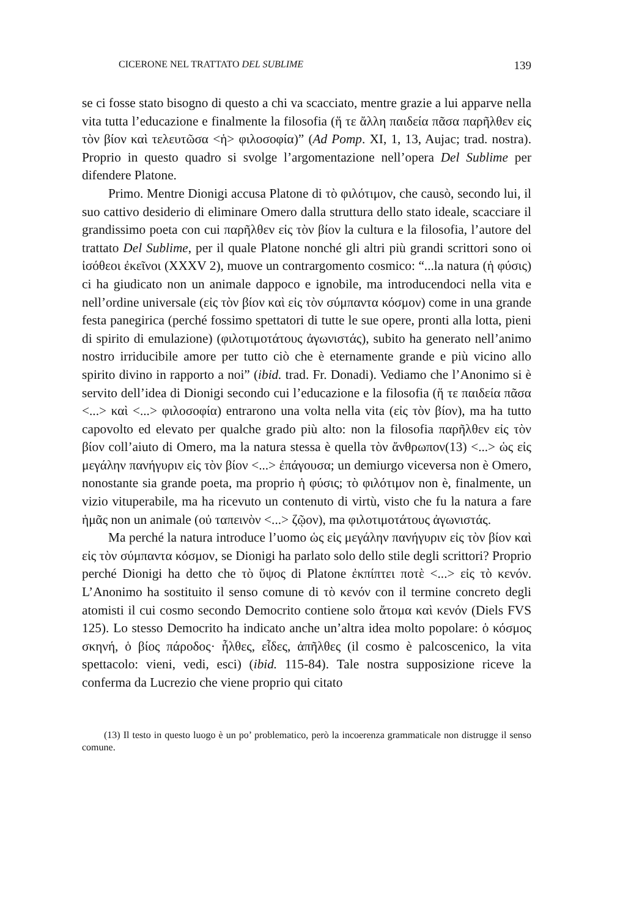CICERONE NEL TRATTATO DEL SUBLIME 139
se ci fosse stato bisogno di questo a chi va scacciato, mentre grazie a lui apparve nella vita tutta l’educazione e finalmente la filosofia (ἥ τε ἄλλη παιδεία πᾶσα παρῆλθεν εἰς τὸν βίον καὶ τελευτῶσα <ἡ> φιλοσοφία)” (Ad Pomp. XI, 1, 13, Aujac; trad. nostra). Proprio in questo quadro si svolge l’argomentazione nell’opera Del Sublime per difendere Platone.
Primo. Mentre Dionigi accusa Platone di τὸ φιλότιμον, che causò, secondo lui, il suo cattivo desiderio di eliminare Omero dalla struttura dello stato ideale, scacciare il grandissimo poeta con cui παρῆλθεν εἰς τὸν βίον la cultura e la filosofia, l’autore del trattato Del Sublime, per il quale Platone nonché gli altri più grandi scrittori sono οἱ ἰσόθεοι ἐκεῖνοι (XXXV 2), muove un contrargomento cosmico: “...la natura (ἡ φύσις) ci ha giudicato non un animale dappoco e ignobile, ma introducendoci nella vita e nell’ordine universale (εἰς τὸν βίον καὶ εἰς τὸν σύμπαντα κόσμον) come in una grande festa panegirica (perché fossimo spettatori di tutte le sue opere, pronti alla lotta, pieni di spirito di emulazione) (φιλοτιμοτάτους ἀγωνιστάς), subito ha generato nell’animo nostro irriducibile amore per tutto ciò che è eternamente grande e più vicino allo spirito divino in rapporto a noi” (ibid. trad. Fr. Donadi). Vediamo che l’Anonimo si è servito dell’idea di Dionigi secondo cui l’educazione e la filosofia (ἥ τε παιδεία πᾶσα <...> καὶ <...> φιλοσοφία) entrarono una volta nella vita (εἰς τὸν βίον), ma ha tutto capovolto ed elevato per qualche grado più alto: non la filosofia παρῆλθεν εἰς τὸν βίον coll’aiuto di Omero, ma la natura stessa è quella τὸν ἄνθρωπον(13) <...> ὡς εἰς μεγάλην πανήγυριν εἰς τὸν βίον <...> ἐπάγουσα; un demiurgo viceversa non è Omero, nonostante sia grande poeta, ma proprio ἡ φύσις; τὸ φιλότιμον non è, finalmente, un vizio vituperabile, ma ha ricevuto un contenuto di virtù, visto che fu la natura a fare ἡμᾶς non un animale (οὐ ταπεινὸν <...> ζῷον), ma φιλοτιμοτάτους ἀγωνιστάς.
Ma perché la natura introduce l’uomo ὡς εἰς μεγάλην πανήγυριν εἰς τὸν βίον καὶ εἰς τὸν σύμπαντα κόσμον, se Dionigi ha parlato solo dello stile degli scrittori? Proprio perché Dionigi ha detto che τὸ ὕψος di Platone ἐκπίπτει ποτὲ <...> εἰς τὸ κενόν. L’Anonimo ha sostituito il senso comune di τὸ κενόν con il termine concreto degli atomisti il cui cosmo secondo Democrito contiene solo ἄτομα καὶ κενόν (Diels FVS 125). Lo stesso Democrito ha indicato anche un’altra idea molto popolare: ὁ κόσμος σκηνή, ὁ βίος πάροδος· ἦλθες, εἶδες, ἀπῆλθες (il cosmo è palcoscenico, la vita spettacolo: vieni, vedi, esci) (ibid. 115-84). Tale nostra supposizione riceve la conferma da Lucrezio che viene proprio qui citato
(13) Il testo in questo luogo è un po’ problematico, però la incoerenza grammaticale non distrugge il senso comune.